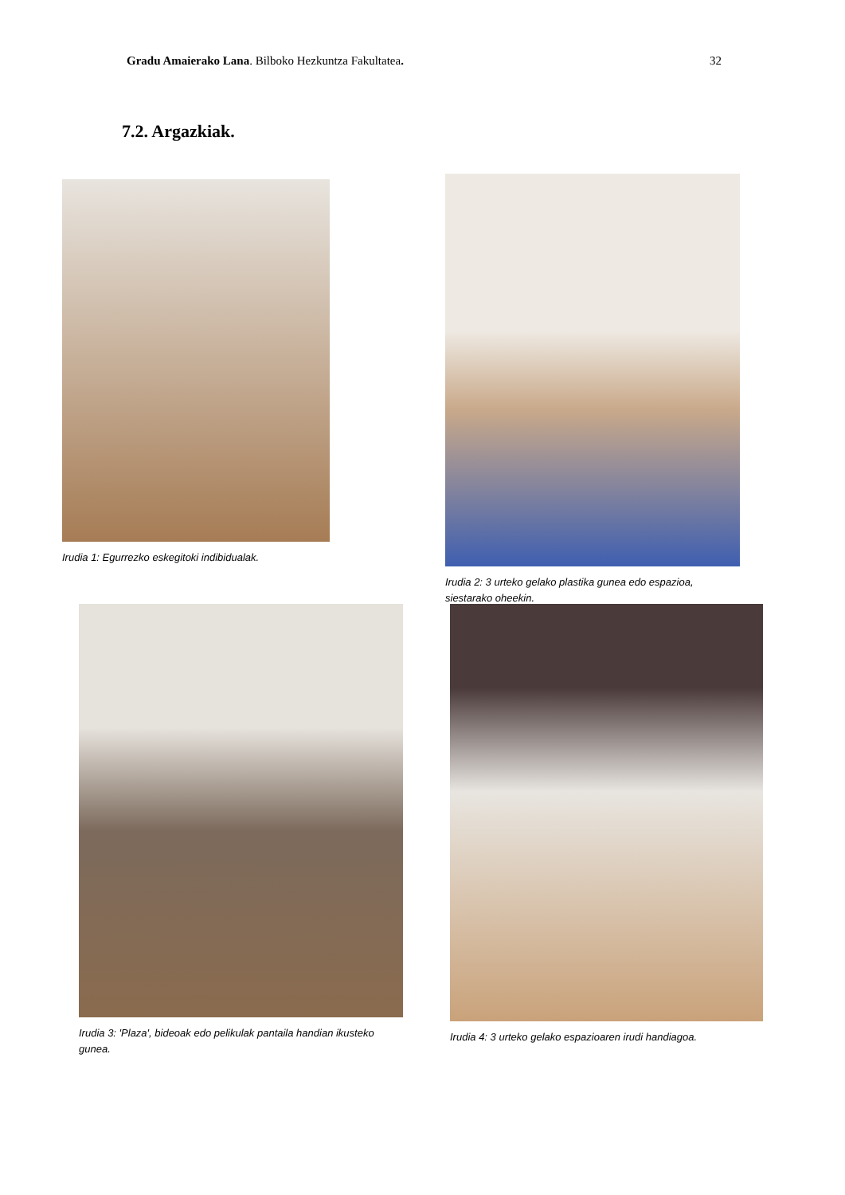Gradu Amaierako Lana. Bilboko Hezkuntza Fakultatea. 32
7.2. Argazkiak.
Irudia 1: Egurrezko eskegitoki indibidualak.
Irudia 2: 3 urteko gelako plastika gunea edo espazioa, siestarako oheekin.
Irudia 3: 'Plaza', bideoak edo pelikulak pantaila handian ikusteko gunea.
Irudia 4: 3 urteko gelako espazioaren irudi handiagoa.